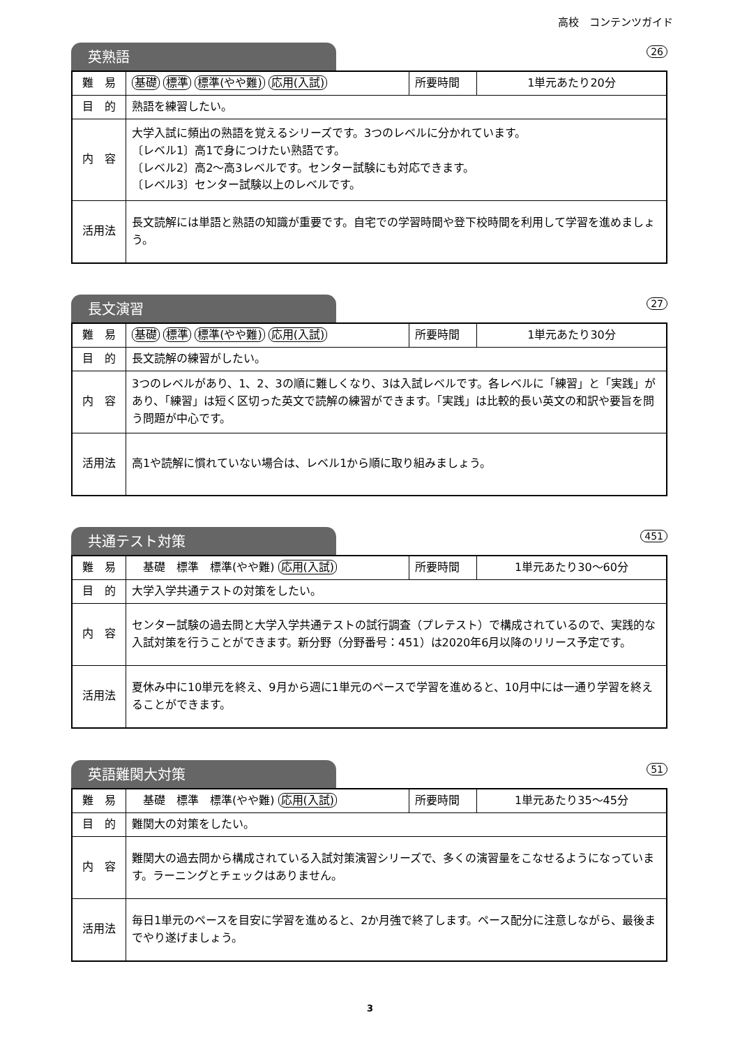高校　コンテンツガイド
英熟語
26
| 難 易 | 基礎 標準 標準(やや難) 応用(入試) | 所要時間 | 1単元あたり20分 |
| 目 的 | 熟語を練習したい。 | | |
| 内 容 | 大学入試に頻出の熟語を覚えるシリーズです。3つのレベルに分かれています。 〔レベル1〕高1で身につけたい熟語です。 〔レベル2〕高2～高3レベルです。センター試験にも対応できます。 〔レベル3〕センター試験以上のレベルです。 | | |
| 活用法 | 長文読解には単語と熟語の知識が重要です。自宅での学習時間や登下校時間を利用して学習を進めましょう。 | | |
長文演習
27
| 難 易 | 基礎 標準 標準(やや難) 応用(入試) | 所要時間 | 1単元あたり30分 |
| 目 的 | 長文読解の練習がしたい。 | | |
| 内 容 | 3つのレベルがあり、1、2、3の順に難しくなり、3は入試レベルです。各レベルに「練習」と「実践」があり、「練習」は短く区切った英文で読解の練習ができます。「実践」は比較的長い英文の和訳や要旨を問う問題が中心です。 | | |
| 活用法 | 高1や読解に慣れていない場合は、レベル1から順に取り組みましょう。 | | |
共通テスト対策
451
| 難 易 | 基礎 標準 標準(やや難) 応用(入試) | 所要時間 | 1単元あたり30～60分 |
| 目 的 | 大学入学共通テストの対策をしたい。 | | |
| 内 容 | センター試験の過去問と大学入学共通テストの試行調査（プレテスト）で構成されているので、実践的な入試対策を行うことができます。新分野（分野番号：451）は2020年6月以降のリリース予定です。 | | |
| 活用法 | 夏休み中に10単元を終え、9月から週に1単元のペースで学習を進めると、10月中には一通り学習を終えることができます。 | | |
英語難関大対策
51
| 難 易 | 基礎 標準 標準(やや難) 応用(入試) | 所要時間 | 1単元あたり35～45分 |
| 目 的 | 難関大の対策をしたい。 | | |
| 内 容 | 難関大の過去問から構成されている入試対策演習シリーズで、多くの演習量をこなせるようになっています。ラーニングとチェックはありません。 | | |
| 活用法 | 毎日1単元のペースを目安に学習を進めると、2か月強で終了します。ペース配分に注意しながら、最後までやり遂げましょう。 | | |
3